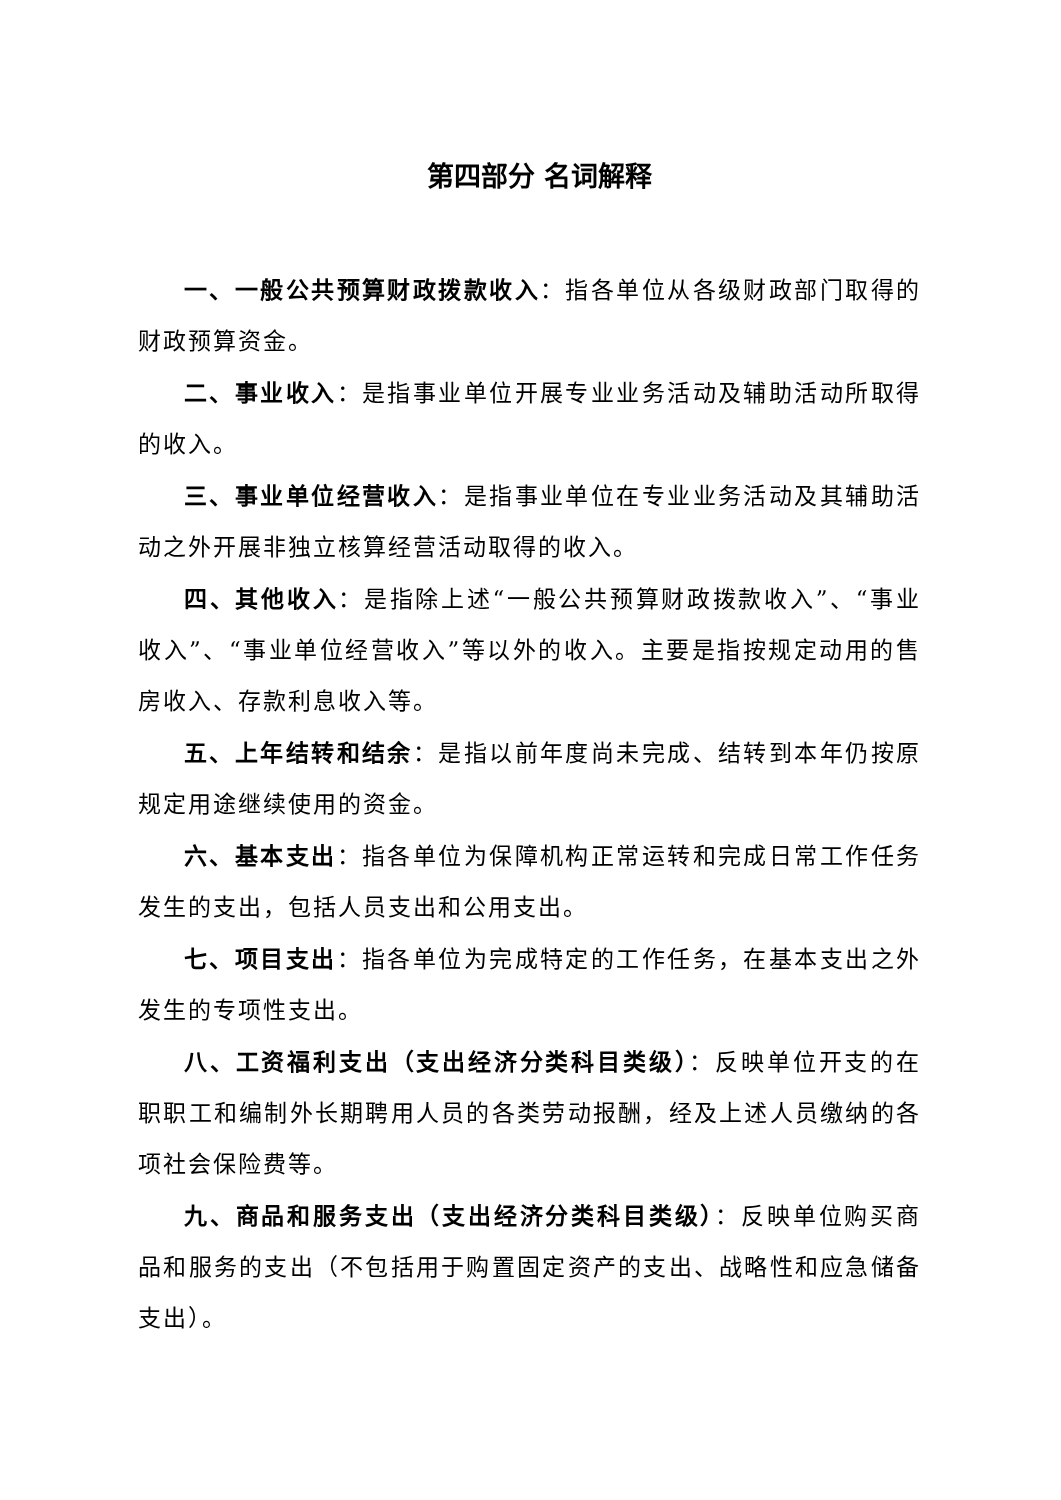第四部分 名词解释
一、一般公共预算财政拨款收入：指各单位从各级财政部门取得的财政预算资金。
二、事业收入：是指事业单位开展专业业务活动及辅助活动所取得的收入。
三、事业单位经营收入：是指事业单位在专业业务活动及其辅助活动之外开展非独立核算经营活动取得的收入。
四、其他收入：是指除上述“一般公共预算财政拨款收入”、“事业收入”、“事业单位经营收入”等以外的收入。主要是指按规定动用的售房收入、存款利息收入等。
五、上年结转和结余：是指以前年度尚未完成、结转到本年仍按原规定用途继续使用的资金。
六、基本支出：指各单位为保障机构正常运转和完成日常工作任务发生的支出，包括人员支出和公用支出。
七、项目支出：指各单位为完成特定的工作任务，在基本支出之外发生的专项性支出。
八、工资福利支出（支出经济分类科目类级）：反映单位开支的在职职工和编制外长期聘用人员的各类劳动报酬，经及上述人员缴纳的各项社会保险费等。
九、商品和服务支出（支出经济分类科目类级）：反映单位购买商品和服务的支出（不包括用于购置固定资产的支出、战略性和应急储备支出）。